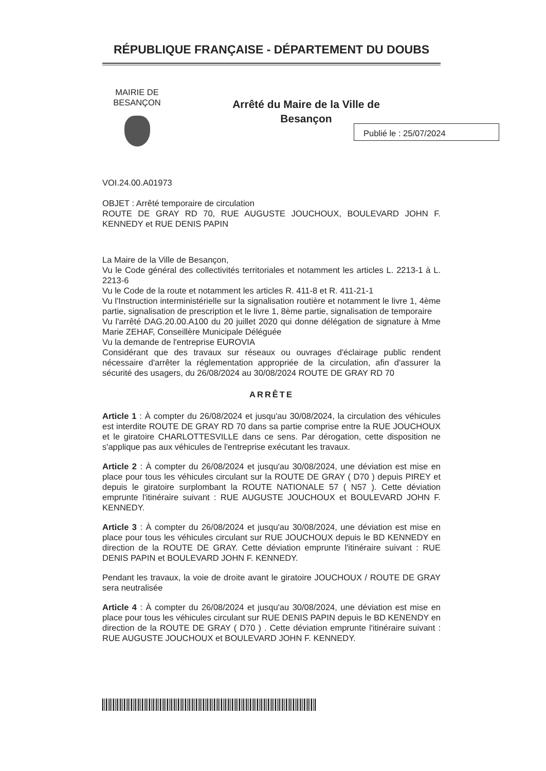RÉPUBLIQUE FRANÇAISE - DÉPARTEMENT DU DOUBS
MAIRIE DE
BESANÇON
Arrêté du Maire de la Ville de
Besançon
VOI.24.00.A01973
OBJET : Arrêté temporaire de circulation
ROUTE DE GRAY RD 70, RUE AUGUSTE JOUCHOUX, BOULEVARD JOHN F. KENNEDY et RUE DENIS PAPIN
La Maire de la Ville de Besançon,
Vu le Code général des collectivités territoriales et notamment les articles L. 2213-1 à L. 2213-6
Vu le Code de la route et notamment les articles R. 411-8 et R. 411-21-1
Vu l'Instruction interministérielle sur la signalisation routière et notamment le livre 1, 4ème partie, signalisation de prescription et le livre 1, 8ème partie, signalisation de temporaire
Vu l'arrêté DAG.20.00.A100 du 20 juillet 2020 qui donne délégation de signature à Mme Marie ZEHAF, Conseillère Municipale Déléguée
Vu la demande de l'entreprise EUROVIA
Considérant que des travaux sur réseaux ou ouvrages d'éclairage public rendent nécessaire d'arrêter la réglementation appropriée de la circulation, afin d'assurer la sécurité des usagers, du 26/08/2024 au 30/08/2024 ROUTE DE GRAY RD 70
ARRÊTE
Article 1 : À compter du 26/08/2024 et jusqu'au 30/08/2024, la circulation des véhicules est interdite ROUTE DE GRAY RD 70 dans sa partie comprise entre la RUE JOUCHOUX et le giratoire CHARLOTTESVILLE dans ce sens. Par dérogation, cette disposition ne s'applique pas aux véhicules de l'entreprise exécutant les travaux.
Article 2 : À compter du 26/08/2024 et jusqu'au 30/08/2024, une déviation est mise en place pour tous les véhicules circulant sur la ROUTE DE GRAY ( D70 ) depuis PIREY et depuis le giratoire surplombant la ROUTE NATIONALE 57 ( N57 ). Cette déviation emprunte l'itinéraire suivant : RUE AUGUSTE JOUCHOUX et BOULEVARD JOHN F. KENNEDY.
Article 3 : À compter du 26/08/2024 et jusqu'au 30/08/2024, une déviation est mise en place pour tous les véhicules circulant sur RUE JOUCHOUX depuis le BD KENNEDY en direction de la ROUTE DE GRAY. Cette déviation emprunte l'itinéraire suivant : RUE DENIS PAPIN et BOULEVARD JOHN F. KENNEDY.
Pendant les travaux, la voie de droite avant le giratoire JOUCHOUX / ROUTE DE GRAY sera neutralisée
Article 4 : À compter du 26/08/2024 et jusqu'au 30/08/2024, une déviation est mise en place pour tous les véhicules circulant sur RUE DENIS PAPIN depuis le BD KENENDY en direction de la ROUTE DE GRAY ( D70 ) . Cette déviation emprunte l'itinéraire suivant : RUE AUGUSTE JOUCHOUX et BOULEVARD JOHN F. KENNEDY.
Publié le : 25/07/2024